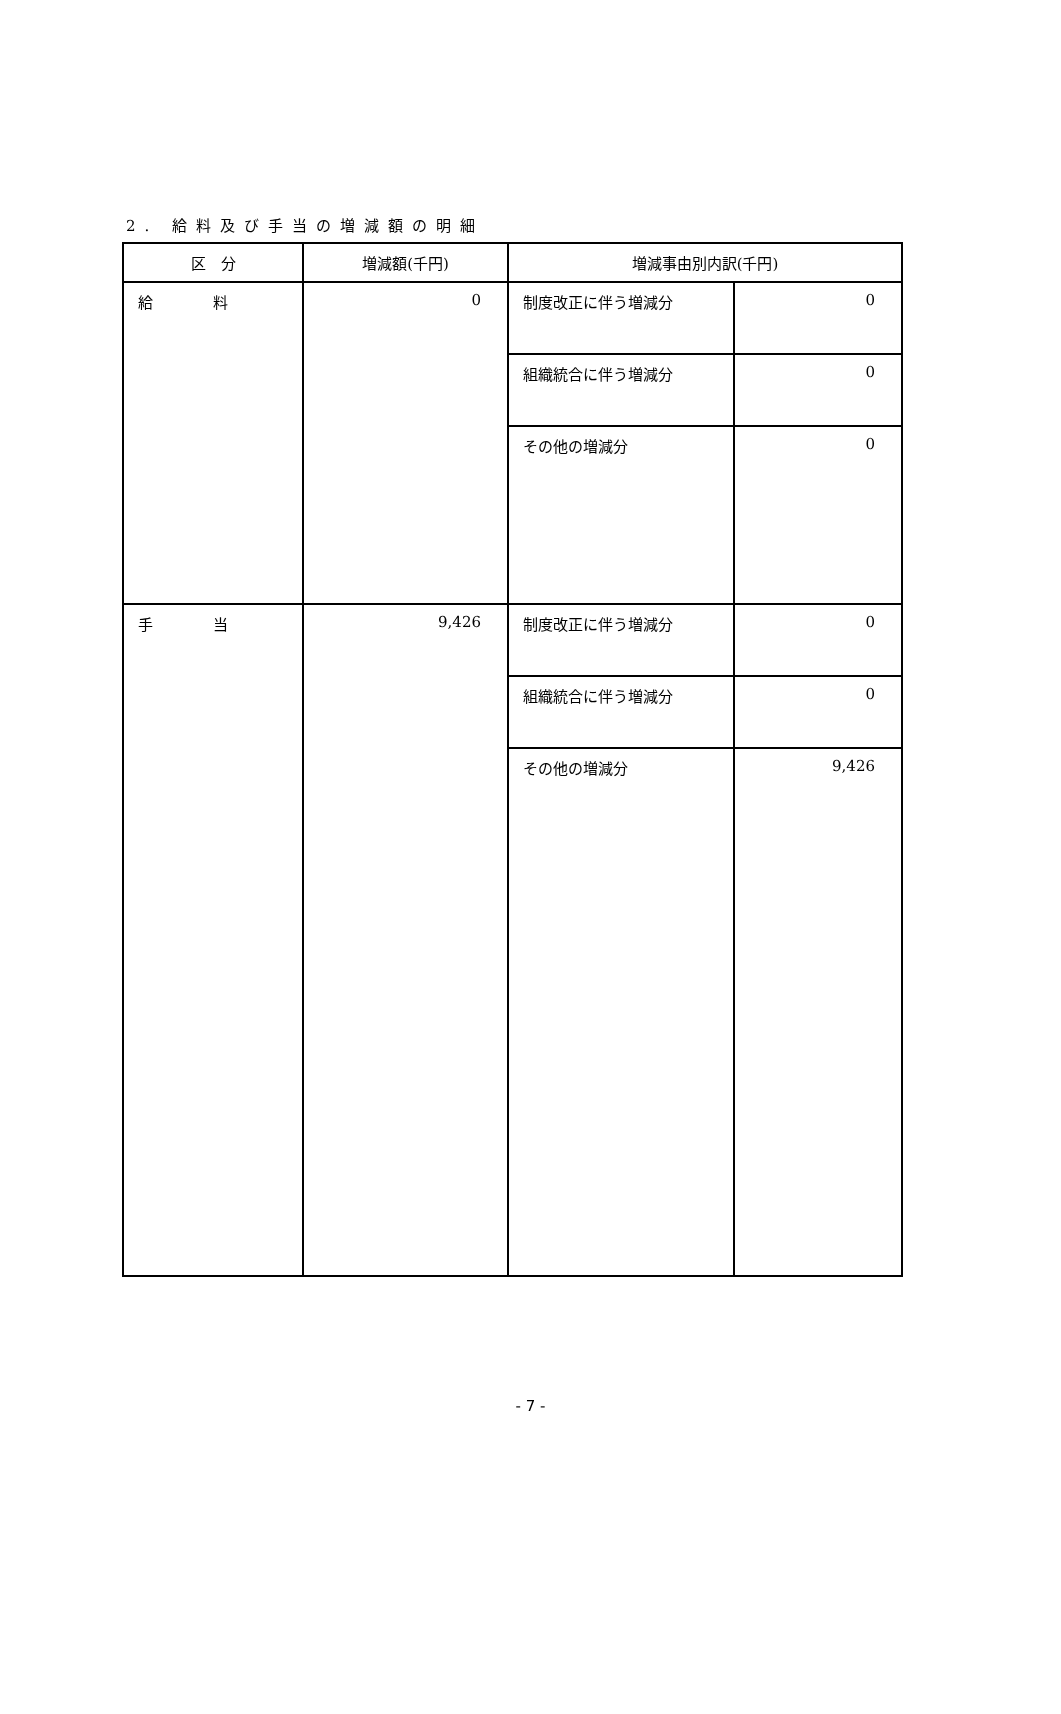2. 給料及び手当の増減額の明細
| 区 分 | 増減額(千円) | 増減事由別内訳(千円) | |
| --- | --- | --- | --- |
| 給 料 | 0 | 制度改正に伴う増減分 | 0 |
| | | 組織統合に伴う増減分 | 0 |
| | | その他の増減分 | 0 |
| 手 当 | 9,426 | 制度改正に伴う増減分 | 0 |
| | | 組織統合に伴う増減分 | 0 |
| | | その他の増減分 | 9,426 |
- 7 -